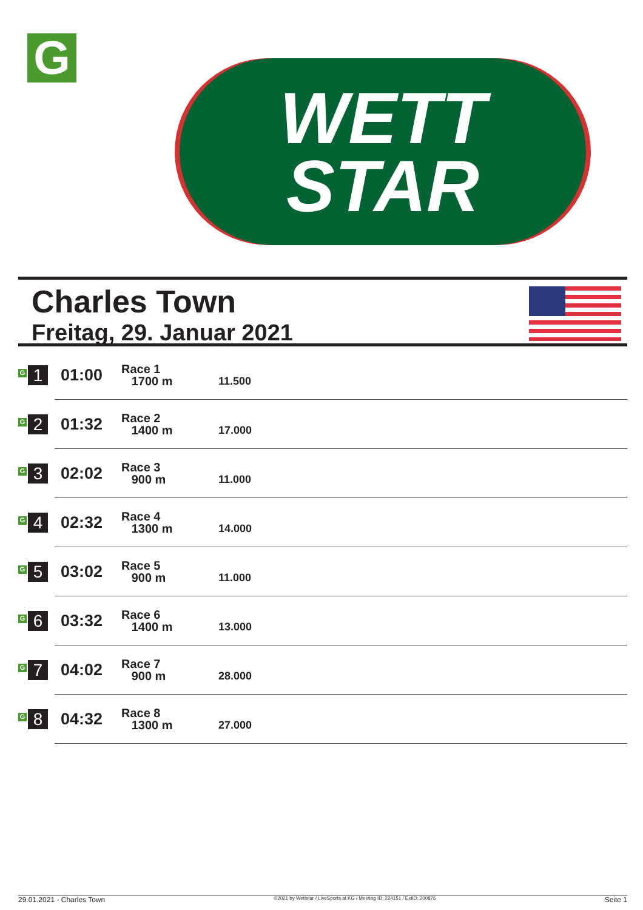G
WETT
STAR
Charles Town
Freitag, 29. Januar 2021
| G 1 | 01:00 | Race 1 1700 m | 11.500 |
| G 2 | 01:32 | Race 2 1400 m | 17.000 |
| G 3 | 02:02 | Race 3 900 m | 11.000 |
| G 4 | 02:32 | Race 4 1300 m | 14.000 |
| G 5 | 03:02 | Race 5 900 m | 11.000 |
| G 6 | 03:32 | Race 6 1400 m | 13.000 |
| G 7 | 04:02 | Race 7 900 m | 28.000 |
| G 8 | 04:32 | Race 8 1300 m | 27.000 |
29.01.2021 - Charles Town ©2021 by Wettstar / LiveSports.at KG / Meeting ID: 224151 / ExtID: 200876 Seite 1